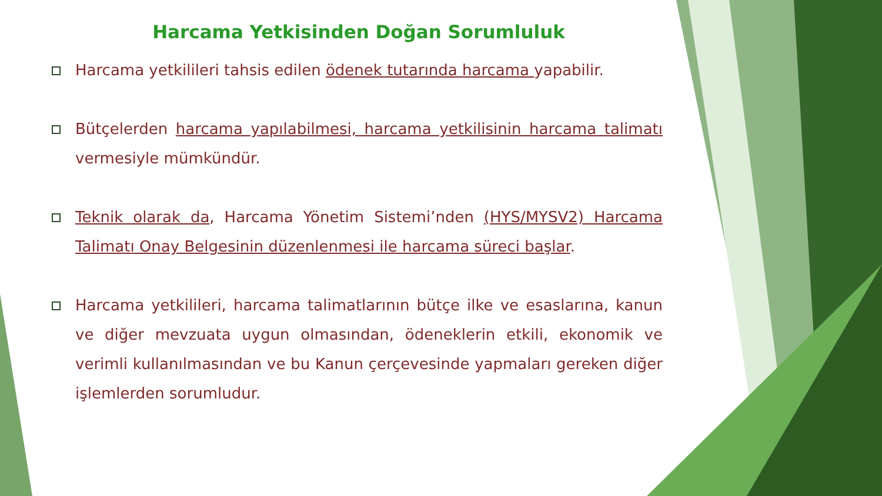Harcama Yetkisinden Doğan Sorumluluk
Harcama yetkilileri tahsis edilen ödenek tutarında harcama yapabilir.
Bütçelerden harcama yapılabilmesi, harcama yetkilisinin harcama talimatı vermesiyle mümkündür.
Teknik olarak da, Harcama Yönetim Sistemi’nden (HYS/MYSV2) Harcama Talimatı Onay Belgesinin düzenlenmesi ile harcama süreci başlar.
Harcama yetkilileri, harcama talimatlarının bütçe ilke ve esaslarına, kanun ve diğer mevzuata uygun olmasından, ödeneklerin etkili, ekonomik ve verimli kullanılmasından ve bu Kanun çerçevesinde yapmaları gereken diğer işlemlerden sorumludur.